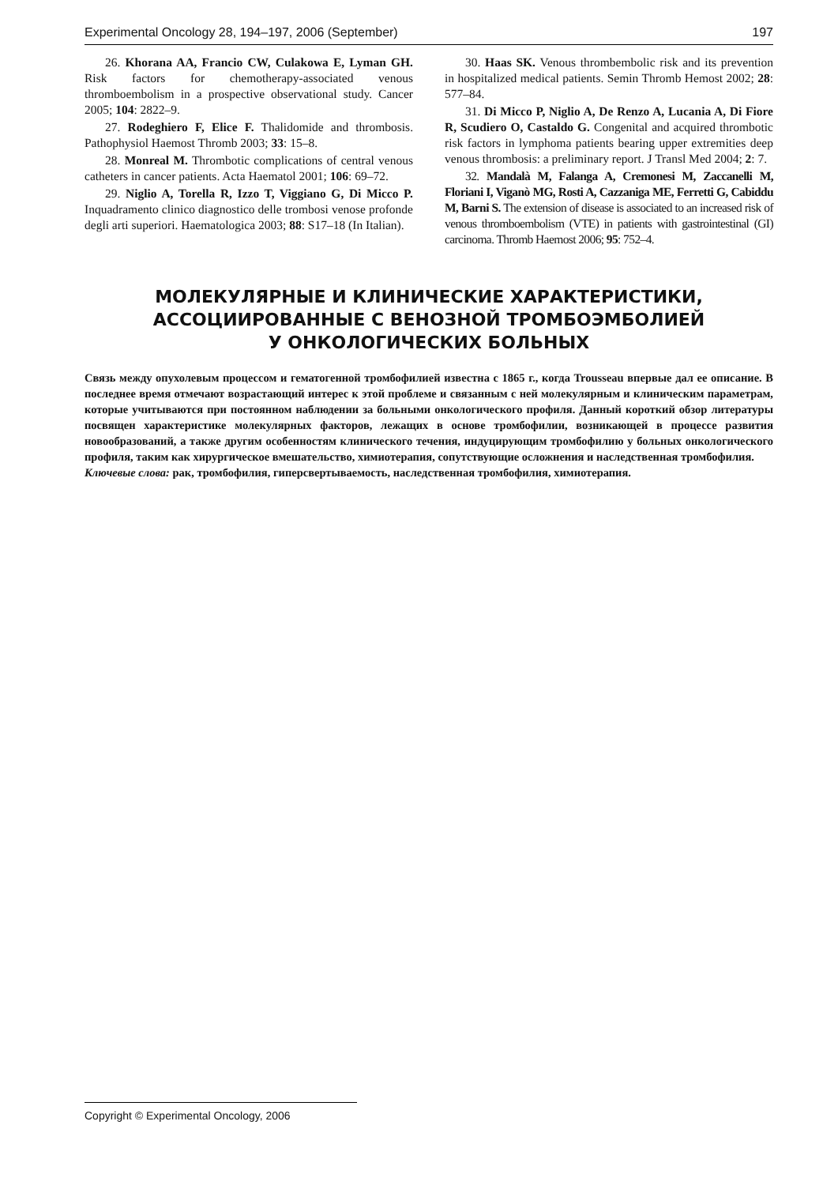Experimental Oncology 28, 194–197, 2006 (September) 197
26. Khorana AA, Francio CW, Culakowa E, Lyman GH. Risk factors for chemotherapy-associated venous thromboembolism in a prospective observational study. Cancer 2005; 104: 2822–9.
27. Rodeghiero F, Elice F. Thalidomide and thrombosis. Pathophysiol Haemost Thromb 2003; 33: 15–8.
28. Monreal M. Thrombotic complications of central venous catheters in cancer patients. Acta Haematol 2001; 106: 69–72.
29. Niglio A, Torella R, Izzo T, Viggiano G, Di Micco P. Inquadramento clinico diagnostico delle trombosi venose profonde degli arti superiori. Haematologica 2003; 88: S17–18 (In Italian).
30. Haas SK. Venous thrombembolic risk and its prevention in hospitalized medical patients. Semin Thromb Hemost 2002; 28: 577–84.
31. Di Micco P, Niglio A, De Renzo A, Lucania A, Di Fiore R, Scudiero O, Castaldo G. Congenital and acquired thrombotic risk factors in lymphoma patients bearing upper extremities deep venous thrombosis: a preliminary report. J Transl Med 2004; 2: 7.
32. Mandalà M, Falanga A, Cremonesi M, Zaccanelli M, Floriani I, Viganò MG, Rosti A, Cazzaniga ME, Ferretti G, Cabiddu M, Barni S. The extension of disease is associated to an increased risk of venous thromboembolism (VTE) in patients with gastrointestinal (GI) carcinoma. Thromb Haemost 2006; 95: 752–4.
МОЛЕКУЛЯРНЫЕ И КЛИНИЧЕСКИЕ ХАРАКТЕРИСТИКИ,
АССОЦИИРОВАННЫЕ С ВЕНОЗНОЙ ТРОМБОЭМБОЛИЕЙ
У ОНКОЛОГИЧЕСКИХ БОЛЬНЫХ
Связь между опухолевым процессом и гематогенной тромбофилией известна с 1865 г., когда Trousseau впервые дал ее описание. В последнее время отмечают возрастающий интерес к этой проблеме и связанным с ней молекулярным и клиническим параметрам, которые учитываются при постоянном наблюдении за больными онкологического профиля. Данный короткий обзор литературы посвящен характеристике молекулярных факторов, лежащих в основе тромбофилии, возникающей в процессе развития новообразований, а также другим особенностям клинического течения, индуцирующим тромбофилию у больных онкологического профиля, таким как хирургическое вмешательство, химиотерапия, сопутствующие осложнения и наследственная тромбофилия.
Ключевые слова: рак, тромбофилия, гиперсвертываемость, наследственная тромбофилия, химиотерапия.
Copyright © Experimental Oncology, 2006